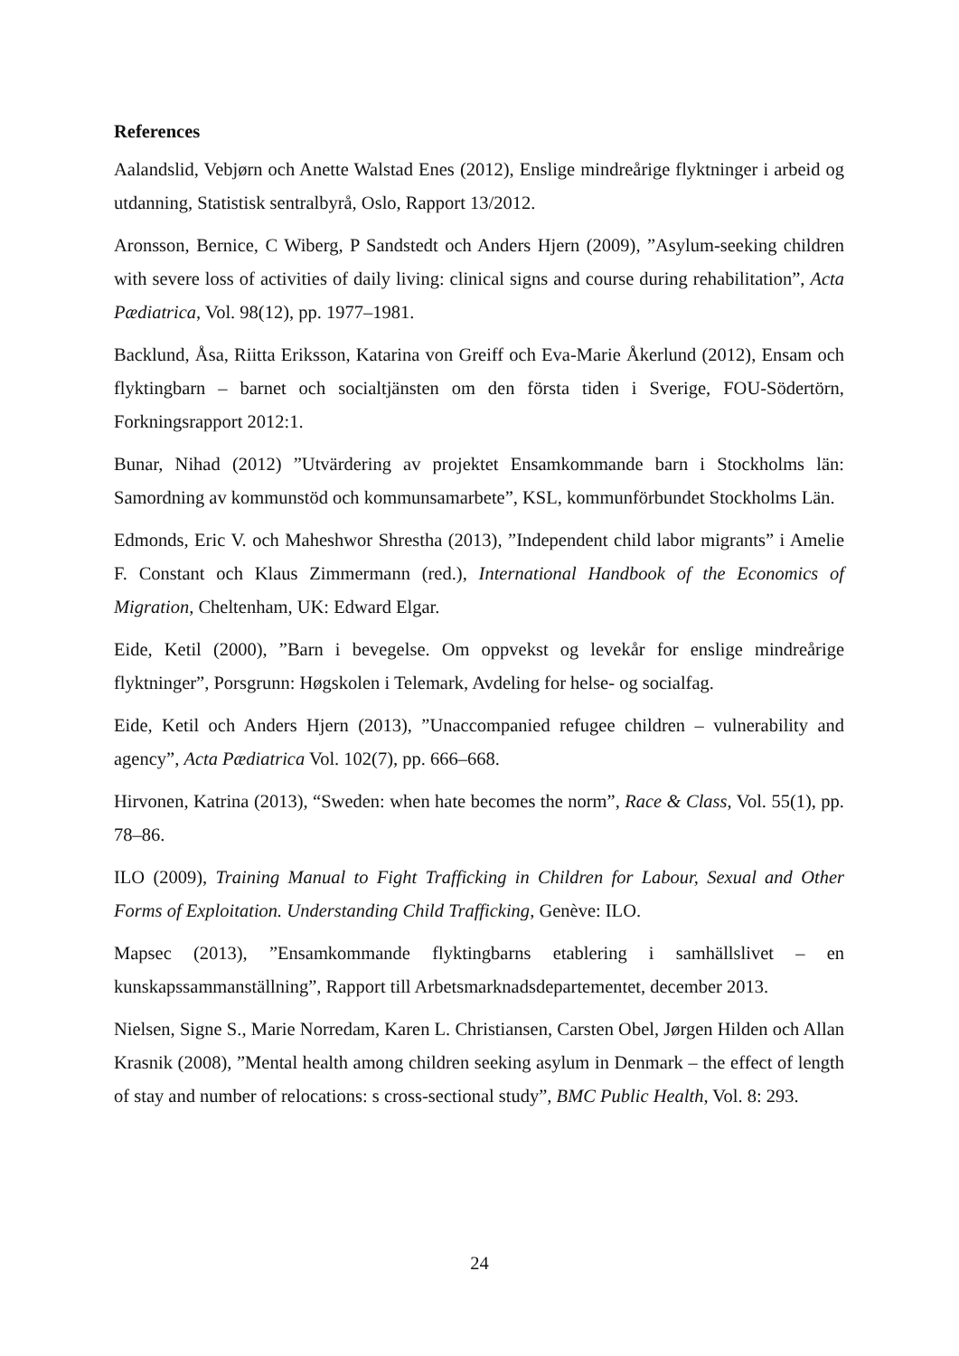References
Aalandslid, Vebjørn och Anette Walstad Enes (2012), Enslige mindreårige flyktninger i arbeid og utdanning, Statistisk sentralbyrå, Oslo, Rapport 13/2012.
Aronsson, Bernice, C Wiberg, P Sandstedt och Anders Hjern (2009), ”Asylum-seeking children with severe loss of activities of daily living: clinical signs and course during rehabilitation”, Acta Pædiatrica, Vol. 98(12), pp. 1977–1981.
Backlund, Åsa, Riitta Eriksson, Katarina von Greiff och Eva-Marie Åkerlund (2012), Ensam och flyktingbarn – barnet och socialtjänsten om den första tiden i Sverige, FOU-Södertörn, Forkningsrapport 2012:1.
Bunar, Nihad (2012) ”Utvärdering av projektet Ensamkommande barn i Stockholms län: Samordning av kommunstöd och kommunsamarbete”, KSL, kommunförbundet Stockholms Län.
Edmonds, Eric V. och Maheshwor Shrestha (2013), ”Independent child labor migrants” i Amelie F. Constant och Klaus Zimmermann (red.), International Handbook of the Economics of Migration, Cheltenham, UK: Edward Elgar.
Eide, Ketil (2000), ”Barn i bevegelse. Om oppvekst og levekår for enslige mindreårige flyktninger”, Porsgrunn: Høgskolen i Telemark, Avdeling for helse- og socialfag.
Eide, Ketil och Anders Hjern (2013), ”Unaccompanied refugee children – vulnerability and agency”, Acta Pædiatrica Vol. 102(7), pp. 666–668.
Hirvonen, Katrina (2013), “Sweden: when hate becomes the norm”, Race & Class, Vol. 55(1), pp. 78–86.
ILO (2009), Training Manual to Fight Trafficking in Children for Labour, Sexual and Other Forms of Exploitation. Understanding Child Trafficking, Genève: ILO.
Mapsec (2013), ”Ensamkommande flyktingbarns etablering i samhällslivet – en kunskapssammanställning”, Rapport till Arbetsmarknadsdepartementet, december 2013.
Nielsen, Signe S., Marie Norredam, Karen L. Christiansen, Carsten Obel, Jørgen Hilden och Allan Krasnik (2008), ”Mental health among children seeking asylum in Denmark – the effect of length of stay and number of relocations: s cross-sectional study”, BMC Public Health, Vol. 8: 293.
24